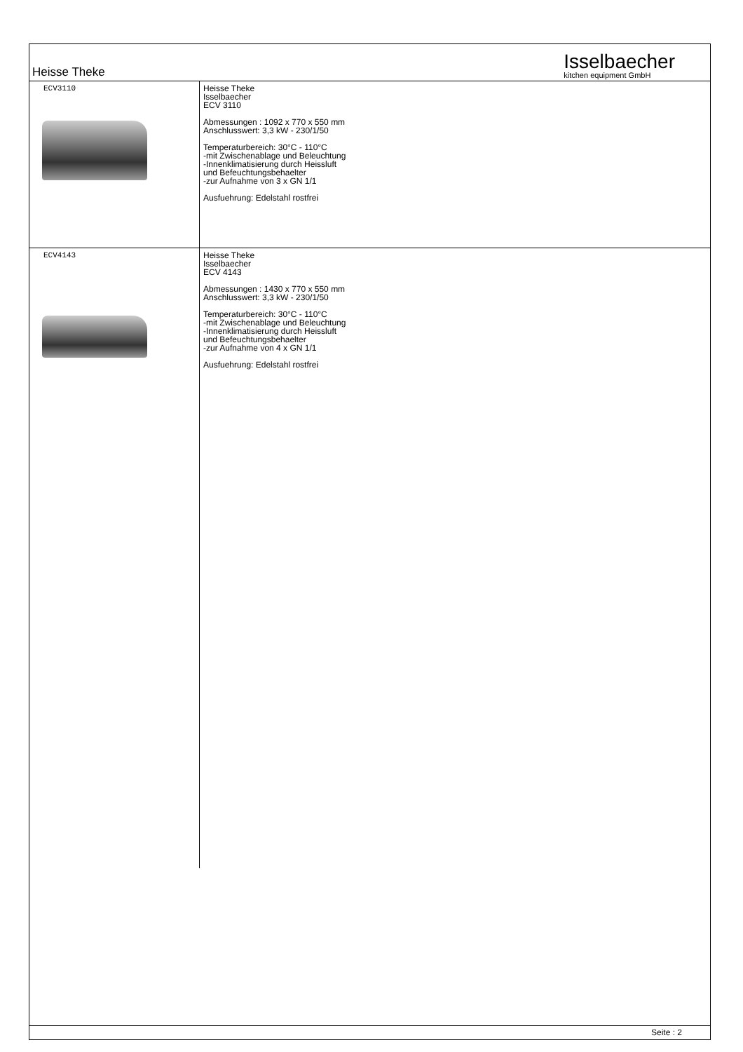Heisse Theke
Isselbaecher
kitchen equipment GmbH
| ECV3110 | Heisse Theke Isselbaecher ECV 3110 Abmessungen : 1092 x 770 x 550 mm Anschlusswert: 3,3 kW - 230/1/50 Temperaturbereich: 30°C - 110°C -mit Zwischenablage und Beleuchtung -Innenklimatisierung durch Heissluft und Befeuchtungsbehaelter -zur Aufnahme von 3 x GN 1/1 Ausfuehrung: Edelstahl rostfrei |
| ECV4143 | Heisse Theke Isselbaecher ECV 4143 Abmessungen : 1430 x 770 x 550 mm Anschlusswert: 3,3 kW - 230/1/50 Temperaturbereich: 30°C - 110°C -mit Zwischenablage und Beleuchtung -Innenklimatisierung durch Heissluft und Befeuchtungsbehaelter -zur Aufnahme von 4 x GN 1/1 Ausfuehrung: Edelstahl rostfrei |
Seite : 2